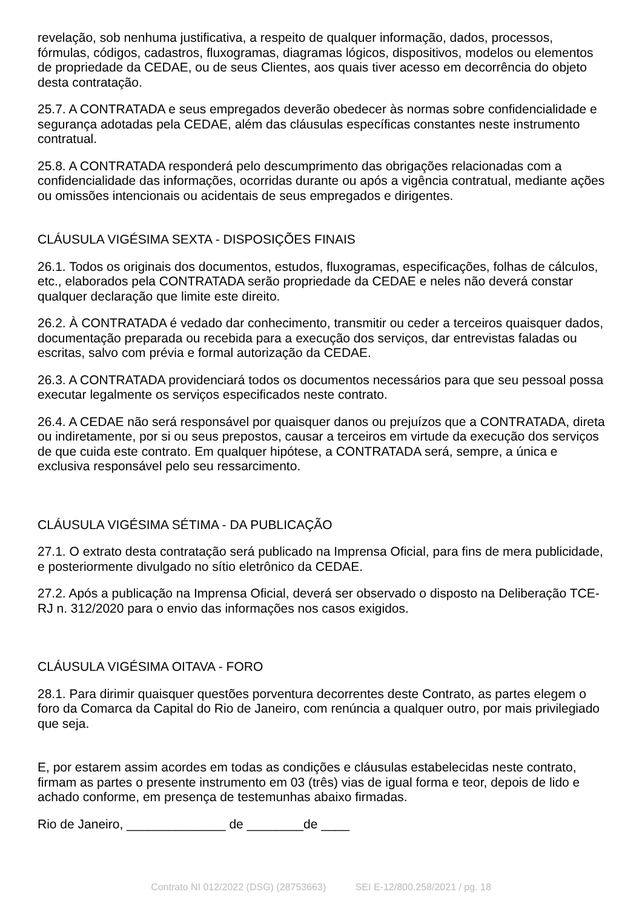revelação, sob nenhuma justificativa, a respeito de qualquer informação, dados, processos, fórmulas, códigos, cadastros, fluxogramas, diagramas lógicos, dispositivos, modelos ou elementos de propriedade da CEDAE, ou de seus Clientes, aos quais tiver acesso em decorrência do objeto desta contratação.
25.7. A CONTRATADA e seus empregados deverão obedecer às normas sobre confidencialidade e segurança adotadas pela CEDAE, além das cláusulas específicas constantes neste instrumento contratual.
25.8. A CONTRATADA responderá pelo descumprimento das obrigações relacionadas com a confidencialidade das informações, ocorridas durante ou após a vigência contratual, mediante ações ou omissões intencionais ou acidentais de seus empregados e dirigentes.
CLÁUSULA VIGÉSIMA SEXTA - DISPOSIÇÕES FINAIS
26.1. Todos os originais dos documentos, estudos, fluxogramas, especificações, folhas de cálculos, etc., elaborados pela CONTRATADA serão propriedade da CEDAE e neles não deverá constar qualquer declaração que limite este direito.
26.2. À CONTRATADA é vedado dar conhecimento, transmitir ou ceder a terceiros quaisquer dados, documentação preparada ou recebida para a execução dos serviços, dar entrevistas faladas ou escritas, salvo com prévia e formal autorização da CEDAE.
26.3. A CONTRATADA providenciará todos os documentos necessários para que seu pessoal possa executar legalmente os serviços especificados neste contrato.
26.4. A CEDAE não será responsável por quaisquer danos ou prejuízos que a CONTRATADA, direta ou indiretamente, por si ou seus prepostos, causar a terceiros em virtude da execução dos serviços de que cuida este contrato. Em qualquer hipótese, a CONTRATADA será, sempre, a única e exclusiva responsável pelo seu ressarcimento.
CLÁUSULA VIGÉSIMA SÉTIMA - DA PUBLICAÇÃO
27.1. O extrato desta contratação será publicado na Imprensa Oficial, para fins de mera publicidade, e posteriormente divulgado no sítio eletrônico da CEDAE.
27.2. Após a publicação na Imprensa Oficial, deverá ser observado o disposto na Deliberação TCE-RJ n. 312/2020 para o envio das informações nos casos exigidos.
CLÁUSULA VIGÉSIMA OITAVA - FORO
28.1. Para dirimir quaisquer questões porventura decorrentes deste Contrato, as partes elegem o foro da Comarca da Capital do Rio de Janeiro, com renúncia a qualquer outro, por mais privilegiado que seja.
E, por estarem assim acordes em todas as condições e cláusulas estabelecidas neste contrato, firmam as partes o presente instrumento em 03 (três) vias de igual forma e teor, depois de lido e achado conforme, em presença de testemunhas abaixo firmadas.
Rio de Janeiro, ______________ de ________de ____
Contrato NI 012/2022 (DSG) (28753663) SEI E-12/800.258/2021 / pg. 18